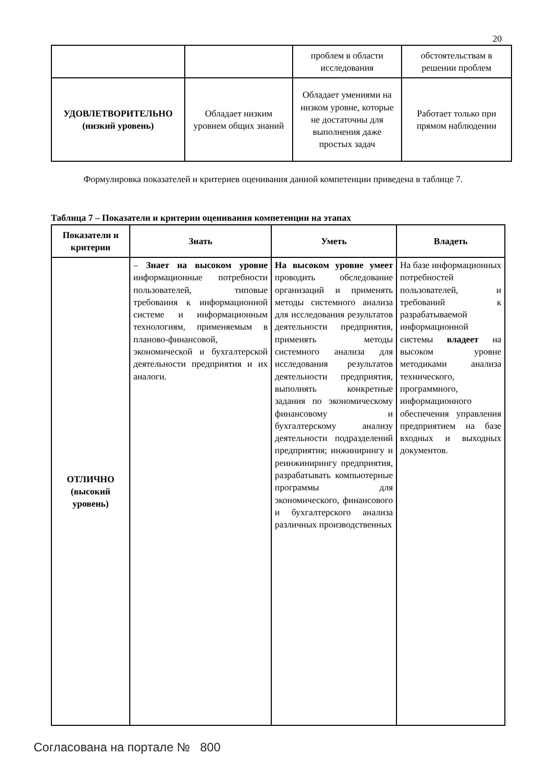20
| | | проблем в области исследования | обстоятельствам в решении проблем |
| УДОВЛЕТВОРИТЕЛЬНО (низкий уровень) | Обладает низким уровнем общих знаний | Обладает умениями на низком уровне, которые не достаточны для выполнения даже простых задач | Работает только при прямом наблюдении |
Формулировка показателей и критериев оценивания данной компетенции приведена в таблице 7.
Таблица 7 – Показатели и критерии оценивания компетенции на этапах
| Показатели и критерии | Знать | Уметь | Владеть |
| --- | --- | --- | --- |
| ОТЛИЧНО (высокий уровень) | – Знает на высоком уровне информационные потребности пользователей, типовые требования к информационной системе и информационным технологиям, применяемым в планово-финансовой, экономической и бухгалтерской деятельности предприятия и их аналоги. | На высоком уровне умеет проводить обследование организаций и применять методы системного анализа для исследования результатов деятельности предприятия, применять методы системного анализа для исследования результатов деятельности предприятия, выполнять конкретные задания по экономическому финансовому и бухгалтерскому анализу деятельности подразделений предприятия; инжинирингу и реинжинирингу предприятия, разрабатывать компьютерные программы для экономического, финансового и бухгалтерского анализа различных производственных | На базе информационных потребностей пользователей, и требований к разрабатываемой информационной системы владеет на высоком уровне методиками анализа технического, программного, информационного обеспечения управления предприятием на базе входных и выходных документов. |
Согласована на портале № 800